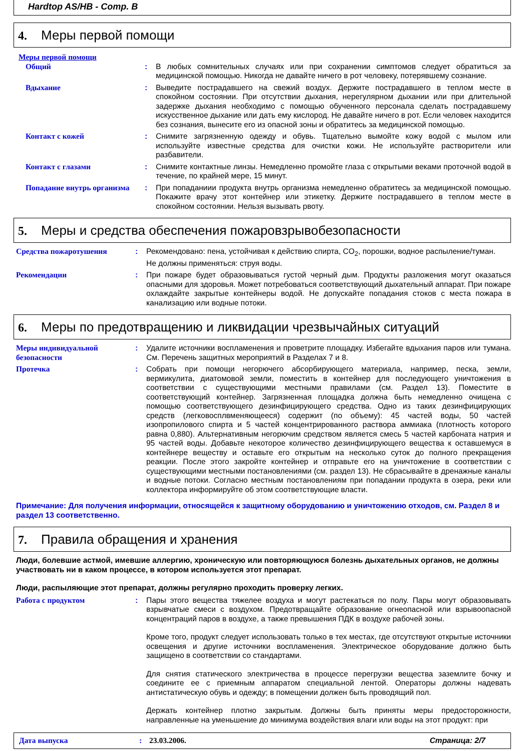Hardtop AS/HB - Comp. B
4. Меры первой помощи
Меры первой помощи
Общий : В любых сомнительных случаях или при сохранении симптомов следует обратиться за медицинской помощью. Никогда не давайте ничего в рот человеку, потерявшему сознание.
Вдыхание : Выведите пострадавшего на свежий воздух. Держите пострадавшего в теплом месте в спокойном состоянии. При отсутствии дыхания, нерегулярном дыхании или при длительной задержке дыхания необходимо с помощью обученного персонала сделать пострадавшему искусственное дыхание или дать ему кислород. Не давайте ничего в рот. Если человек находится без сознания, вынесите его из опасной зоны и обратитесь за медицинской помощью.
Контакт с кожей : Снимите загрязненную одежду и обувь. Тщательно вымойте кожу водой с мылом или используйте известные средства для очистки кожи. Не используйте растворители или разбавители.
Контакт с глазами : Снимите контактные линзы. Немедленно промойте глаза с открытыми веками проточной водой в течение, по крайней мере, 15 минут.
Попадание внутрь организма
: При попаданиии продукта внутрь организма немедленно обратитесь за медицинской помощью. Покажите врачу этот контейнер или этикетку. Держите пострадавшего в теплом месте в спокойном состоянии. Нельзя вызывать рвоту.
5. Меры и средства обеспечения пожаровзрывобезопасности
Средства пожаротушения : Рекомендовано: пена, устойчивая к действию спирта, CO<sub>2</sub>, порошки, водное распыление/туман.
Не должны применяться: струя воды.
Рекомендации : При пожаре будет образовываться густой черный дым. Продукты разложения могут оказаться опасными для здоровья. Может потребоваться соответствующий дыхательный аппарат. При пожаре охлаждайте закрытые контейнеры водой. Не допускайте попадания стоков с места пожара в канализацию или водные потоки.
6. Меры по предотвращению и ликвидации чрезвычайных ситуаций
Меры индивидуальной безопасности
: Удалите источники воспламенения и проветрите площадку. Избегайте вдыхания паров или тумана. См. Перечень защитных мероприятий в Разделах 7 и 8.
Протечка : Собрать при помощи негорючего абсорбирующего материала, например, песка, земли, вермикулита, диатомовой земли, поместить в контейнер для последующего уничтожения в соответствии с существующими местными правилами (см. Раздел 13). Поместите в соответствующий контейнер. Загрязненная площадка должна быть немедленно очищена с помощью соответствующего дезинфицирующего средства. Одно из таких дезинфицирующих средств (легковосплвменяющееся) содержит (по объему): 45 частей воды, 50 частей изопропилового спирта и 5 частей концентрированного раствора аммиака (плотность которого равна 0,880). Альтернативным негорючим средством является смесь 5 частей карбоната натрия и 95 частей воды. Добавьте некоторое количество дезинфицирующего вещества к оставшемуся в контейнере веществу и оставьте его открытым на несколько суток до полного прекращения реакции. После этого закройте контейнер и отправьте его на уничтожение в соответствии с существующими местными постановлениями (см. раздел 13). Не сбрасывайте в дренажные каналы и водные потоки. Согласно местным постановлениям при попадании продукта в озера, реки или коллектора информируйте об этом соответствующие власти.
Примечание: Для получения информации, относящейся к защитному оборудованию и уничтожению отходов, см. Раздел 8 и раздел 13 соответственно.
7. Правила обращения и хранения
Люди, болевшие астмой, имевшие аллергию, хроническую или повторяющуюся болезнь дыхательных органов, не должны участвовать ни в каком процессе, в котором используется этот препарат.
Люди, распыляющие этот препарат, должны регулярно проходить проверку легких.
Работа с продуктом : Пары этого вещества тяжелее воздуха и могут растекаться по полу. Пары могут образовывать взрывчатые смеси с воздухом. Предотвращайте образование огнеопасной или взрывоопасной концентраций паров в воздухе, а также превышения ПДК в воздухе рабочей зоны.
Кроме того, продукт следует использовать только в тех местах, где отсутствуют открытые источники освещения и другие источники воспламенения. Электрическое оборудование должно быть защищено в соответствии со стандартами.
Для снятия статического электричества в процессе перегрузки вещества заземлите бочку и соедините ее с приемным аппаратом специальной лентой. Операторы должны надевать антистатическую обувь и одежду; в помещении должен быть проводящий пол.
Держать контейнер плотно закрытым. Должны быть приняты меры предосторожности, направленные на уменьшение до минимума воздействия влаги или воды на этот продукт: при
Дата выпуска: 23.03.2006. Страница: 2/7